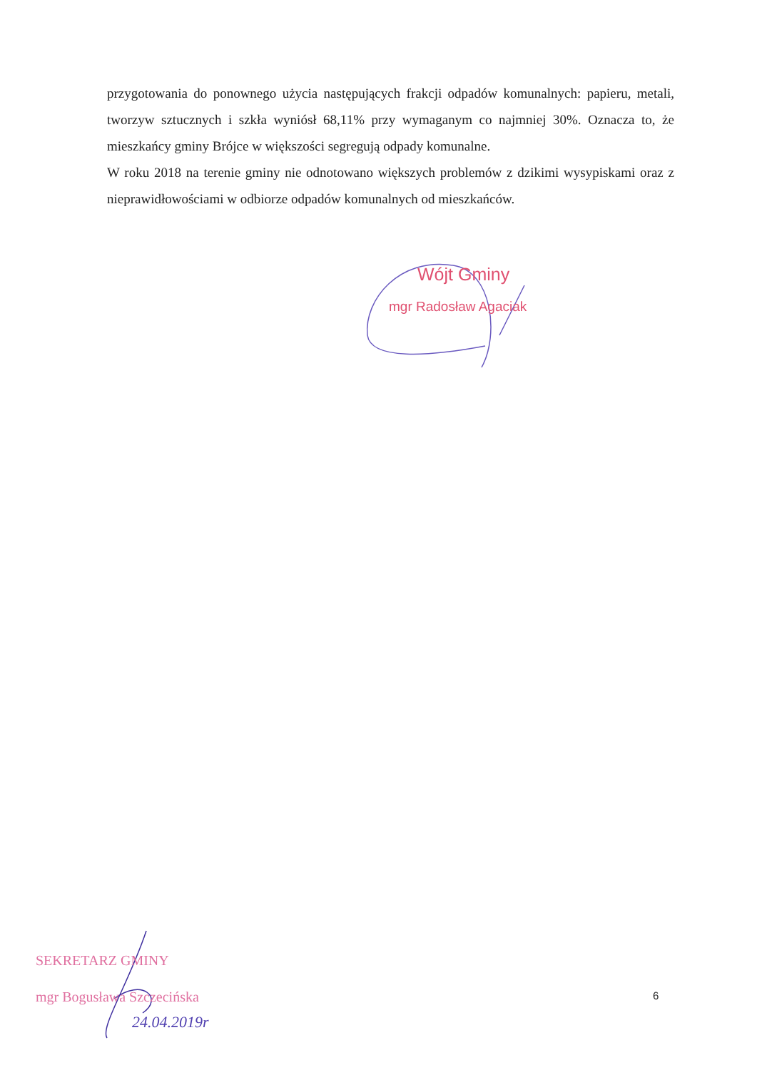przygotowania do ponownego użycia następujących frakcji odpadów komunalnych: papieru, metali, tworzyw sztucznych i szkła wyniósł 68,11% przy wymaganym co najmniej 30%. Oznacza to, że mieszkańcy gminy Brójce w większości segregują odpady komunalne.
W roku 2018 na terenie gminy nie odnotowano większych problemów z dzikimi wysypiskami oraz z nieprawidłowościami w odbiorze odpadów komunalnych od mieszkańców.
Wójt Gminy
mgr Radosław Agaciak
SEKRETARZ GMINY
mgr Bogusława Szczecińska
24.04.2019r
6